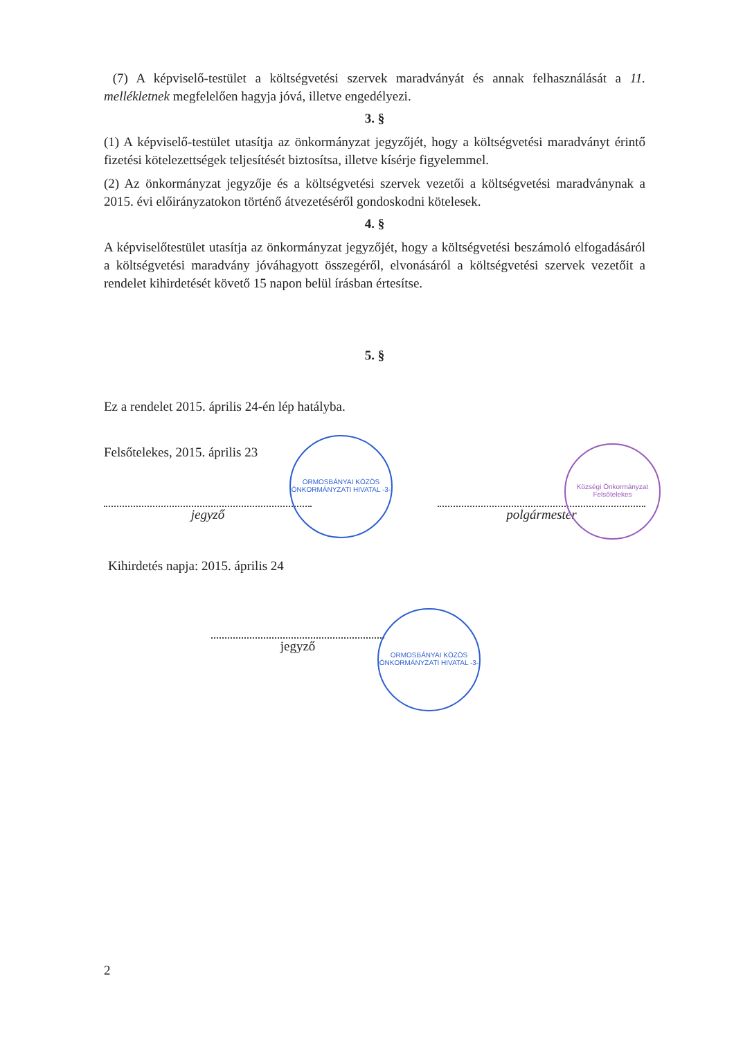(7) A képviselő-testület a költségvetési szervek maradványát és annak felhasználását a 11. mellékletnek megfelelően hagyja jóvá, illetve engedélyezi.
3. §
(1) A képviselő-testület utasítja az önkormányzat jegyzőjét, hogy a költségvetési maradványt érintő fizetési kötelezettségek teljesítését biztosítsa, illetve kísérje figyelemmel.
(2) Az önkormányzat jegyzője és a költségvetési szervek vezetői a költségvetési maradványnak a 2015. évi előirányzatokon történő átvezetéséről gondoskodni kötelesek.
4. §
A képviselőtestület utasítja az önkormányzat jegyzőjét, hogy a költségvetési beszámoló elfogadásáról a költségvetési maradvány jóváhagyott összegéről, elvonásáról a költségvetési szervek vezetőit a rendelet kihirdetését követő 15 napon belül írásban értesítse.
5. §
Ez a rendelet 2015. április 24-én lép hatályba.
Felsőtelekes, 2015. április 23
jegyző polgármester
Kihirdetés napja: 2015. április 24
jegyző
ORMOSBÁNYAI KÖZÖS ÖNKORMÁNYZATI HIVATAL -3-
Községi Önkormányzat Felsőtelekes
ORMOSBÁNYAI KÖZÖS ÖNKORMÁNYZATI HIVATAL -3-
2